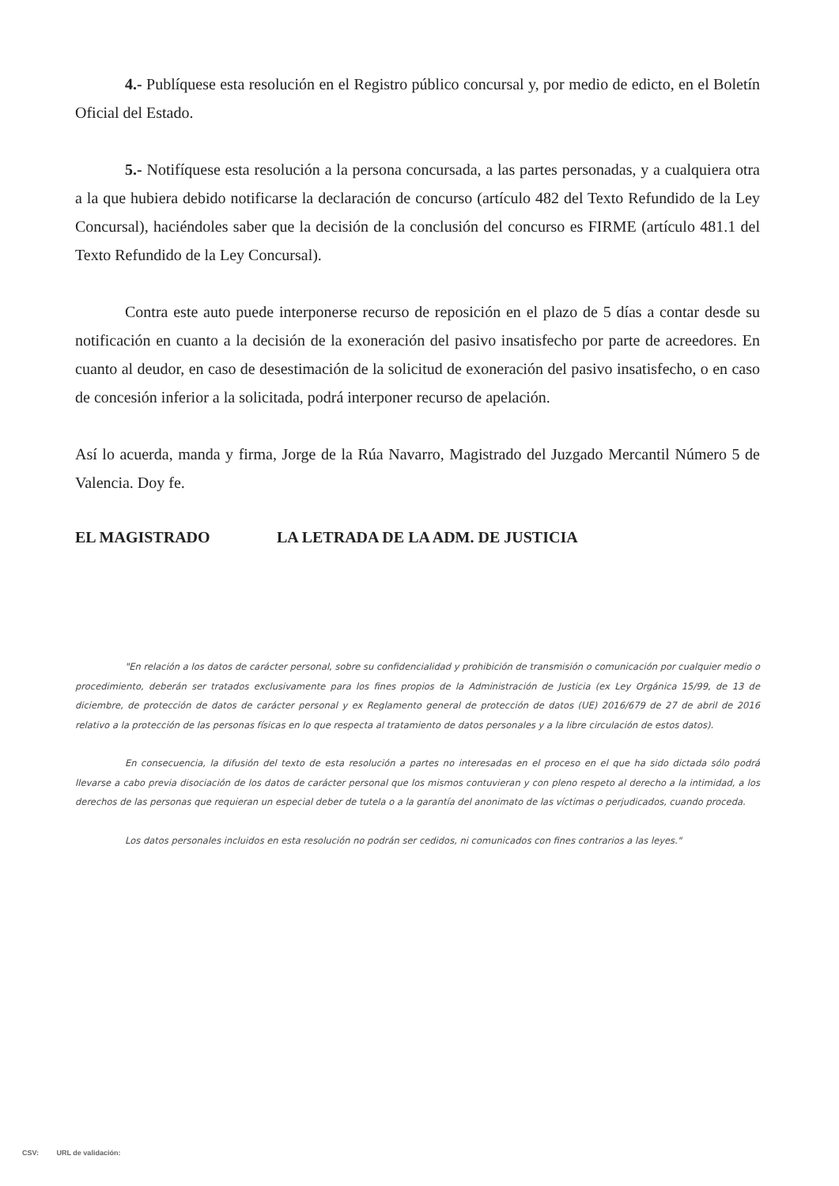4.- Publíquese esta resolución en el Registro público concursal y, por medio de edicto, en el Boletín Oficial del Estado.
5.- Notifíquese esta resolución a la persona concursada, a las partes personadas, y a cualquiera otra a la que hubiera debido notificarse la declaración de concurso (artículo 482 del Texto Refundido de la Ley Concursal), haciéndoles saber que la decisión de la conclusión del concurso es FIRME (artículo 481.1 del Texto Refundido de la Ley Concursal).
Contra este auto puede interponerse recurso de reposición en el plazo de 5 días a contar desde su notificación en cuanto a la decisión de la exoneración del pasivo insatisfecho por parte de acreedores. En cuanto al deudor, en caso de desestimación de la solicitud de exoneración del pasivo insatisfecho, o en caso de concesión inferior a la solicitada, podrá interponer recurso de apelación.
Así lo acuerda, manda y firma, Jorge de la Rúa Navarro, Magistrado del Juzgado Mercantil Número 5 de Valencia. Doy fe.
EL MAGISTRADO LA LETRADA DE LA ADM. DE JUSTICIA
"En relación a los datos de carácter personal, sobre su confidencialidad y prohibición de transmisión o comunicación por cualquier medio o procedimiento, deberán ser tratados exclusivamente para los fines propios de la Administración de Justicia (ex Ley Orgánica 15/99, de 13 de diciembre, de protección de datos de carácter personal y ex Reglamento general de protección de datos (UE) 2016/679 de 27 de abril de 2016 relativo a la protección de las personas físicas en lo que respecta al tratamiento de datos personales y a la libre circulación de estos datos).
En consecuencia, la difusión del texto de esta resolución a partes no interesadas en el proceso en el que ha sido dictada sólo podrá llevarse a cabo previa disociación de los datos de carácter personal que los mismos contuvieran y con pleno respeto al derecho a la intimidad, a los derechos de las personas que requieran un especial deber de tutela o a la garantía del anonimato de las víctimas o perjudicados, cuando proceda.
Los datos personales incluidos en esta resolución no podrán ser cedidos, ni comunicados con fines contrarios a las leyes."
CSV: URL de validación: